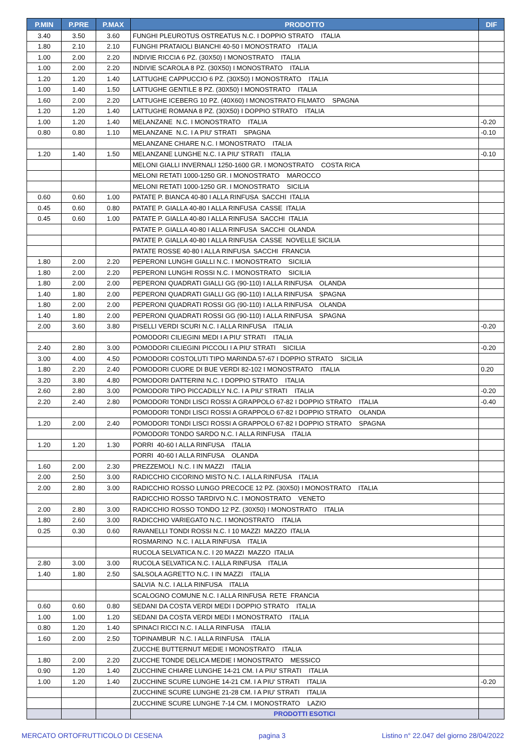| P.MIN | P.PRE | P.MAX | PRODOTTO | DIF |
| --- | --- | --- | --- | --- |
| 3.40 | 3.50 | 3.60 | FUNGHI PLEUROTUS OSTREATUS N.C. I DOPPIO STRATO ITALIA | |
| 1.80 | 2.10 | 2.10 | FUNGHI PRATAIOLI BIANCHI 40-50 I MONOSTRATO ITALIA | |
| 1.00 | 2.00 | 2.20 | INDIVIE RICCIA 6 PZ. (30X50) I MONOSTRATO ITALIA | |
| 1.00 | 2.00 | 2.20 | INDIVIE SCAROLA 8 PZ. (30X50) I MONOSTRATO ITALIA | |
| 1.20 | 1.20 | 1.40 | LATTUGHE CAPPUCCIO 6 PZ. (30X50) I MONOSTRATO ITALIA | |
| 1.00 | 1.40 | 1.50 | LATTUGHE GENTILE 8 PZ. (30X50) I MONOSTRATO ITALIA | |
| 1.60 | 2.00 | 2.20 | LATTUGHE ICEBERG 10 PZ. (40X60) I MONOSTRATO FILMATO SPAGNA | |
| 1.20 | 1.20 | 1.40 | LATTUGHE ROMANA 8 PZ. (30X50) I DOPPIO STRATO ITALIA | |
| 1.00 | 1.20 | 1.40 | MELANZANE N.C. I MONOSTRATO ITALIA | -0.20 |
| 0.80 | 0.80 | 1.10 | MELANZANE N.C. I A PIU' STRATI SPAGNA | -0.10 |
| | | | MELANZANE CHIARE N.C. I MONOSTRATO ITALIA | |
| 1.20 | 1.40 | 1.50 | MELANZANE LUNGHE N.C. I A PIU' STRATI ITALIA | -0.10 |
| | | | MELONI GIALLI INVERNALI 1250-1600 GR. I MONOSTRATO COSTA RICA | |
| | | | MELONI RETATI 1000-1250 GR. I MONOSTRATO MAROCCO | |
| | | | MELONI RETATI 1000-1250 GR. I MONOSTRATO SICILIA | |
| 0.60 | 0.60 | 1.00 | PATATE P. BIANCA 40-80 I ALLA RINFUSA SACCHI ITALIA | |
| 0.45 | 0.60 | 0.80 | PATATE P. GIALLA 40-80 I ALLA RINFUSA CASSE ITALIA | |
| 0.45 | 0.60 | 1.00 | PATATE P. GIALLA 40-80 I ALLA RINFUSA SACCHI ITALIA | |
| | | | PATATE P. GIALLA 40-80 I ALLA RINFUSA SACCHI OLANDA | |
| | | | PATATE P. GIALLA 40-80 I ALLA RINFUSA CASSE NOVELLE SICILIA | |
| | | | PATATE ROSSE 40-80 I ALLA RINFUSA SACCHI FRANCIA | |
| 1.80 | 2.00 | 2.20 | PEPERONI LUNGHI GIALLI N.C. I MONOSTRATO SICILIA | |
| 1.80 | 2.00 | 2.20 | PEPERONI LUNGHI ROSSI N.C. I MONOSTRATO SICILIA | |
| 1.80 | 2.00 | 2.00 | PEPERONI QUADRATI GIALLI GG (90-110) I ALLA RINFUSA OLANDA | |
| 1.40 | 1.80 | 2.00 | PEPERONI QUADRATI GIALLI GG (90-110) I ALLA RINFUSA SPAGNA | |
| 1.80 | 2.00 | 2.00 | PEPERONI QUADRATI ROSSI GG (90-110) I ALLA RINFUSA OLANDA | |
| 1.40 | 1.80 | 2.00 | PEPERONI QUADRATI ROSSI GG (90-110) I ALLA RINFUSA SPAGNA | |
| 2.00 | 3.60 | 3.80 | PISELLI VERDI SCURI N.C. I ALLA RINFUSA ITALIA | -0.20 |
| | | | POMODORI CILIEGINI MEDI I A PIU' STRATI ITALIA | |
| 2.40 | 2.80 | 3.00 | POMODORI CILIEGINI PICCOLI I A PIU' STRATI SICILIA | -0.20 |
| 3.00 | 4.00 | 4.50 | POMODORI COSTOLUTI TIPO MARINDA 57-67 I DOPPIO STRATO SICILIA | |
| 1.80 | 2.20 | 2.40 | POMODORI CUORE DI BUE VERDI 82-102 I MONOSTRATO ITALIA | 0.20 |
| 3.20 | 3.80 | 4.80 | POMODORI DATTERINI N.C. I DOPPIO STRATO ITALIA | |
| 2.60 | 2.80 | 3.00 | POMODORI TIPO PICCADILLY N.C. I A PIU' STRATI ITALIA | -0.20 |
| 2.20 | 2.40 | 2.80 | POMODORI TONDI LISCI ROSSI A GRAPPOLO 67-82 I DOPPIO STRATO ITALIA | -0.40 |
| | | | POMODORI TONDI LISCI ROSSI A GRAPPOLO 67-82 I DOPPIO STRATO OLANDA | |
| 1.20 | 2.00 | 2.40 | POMODORI TONDI LISCI ROSSI A GRAPPOLO 67-82 I DOPPIO STRATO SPAGNA | |
| | | | POMODORI TONDO SARDO N.C. I ALLA RINFUSA ITALIA | |
| 1.20 | 1.20 | 1.30 | PORRI 40-60 I ALLA RINFUSA ITALIA | |
| | | | PORRI 40-60 I ALLA RINFUSA OLANDA | |
| 1.60 | 2.00 | 2.30 | PREZZEMOLI N.C. I IN MAZZI ITALIA | |
| 2.00 | 2.50 | 3.00 | RADICCHIO CICORINO MISTO N.C. I ALLA RINFUSA ITALIA | |
| 2.00 | 2.80 | 3.00 | RADICCHIO ROSSO LUNGO PRECOCE 12 PZ. (30X50) I MONOSTRATO ITALIA | |
| | | | RADICCHIO ROSSO TARDIVO N.C. I MONOSTRATO VENETO | |
| 2.00 | 2.80 | 3.00 | RADICCHIO ROSSO TONDO 12 PZ. (30X50) I MONOSTRATO ITALIA | |
| 1.80 | 2.60 | 3.00 | RADICCHIO VARIEGATO N.C. I MONOSTRATO ITALIA | |
| 0.25 | 0.30 | 0.60 | RAVANELLI TONDI ROSSI N.C. I 10 MAZZI MAZZO ITALIA | |
| | | | ROSMARINO N.C. I ALLA RINFUSA ITALIA | |
| | | | RUCOLA SELVATICA N.C. I 20 MAZZI MAZZO ITALIA | |
| 2.80 | 3.00 | 3.00 | RUCOLA SELVATICA N.C. I ALLA RINFUSA ITALIA | |
| 1.40 | 1.80 | 2.50 | SALSOLA AGRETTO N.C. I IN MAZZI ITALIA | |
| | | | SALVIA N.C. I ALLA RINFUSA ITALIA | |
| | | | SCALOGNO COMUNE N.C. I ALLA RINFUSA RETE FRANCIA | |
| 0.60 | 0.60 | 0.80 | SEDANI DA COSTA VERDI MEDI I DOPPIO STRATO ITALIA | |
| 1.00 | 1.00 | 1.20 | SEDANI DA COSTA VERDI MEDI I MONOSTRATO ITALIA | |
| 0.80 | 1.20 | 1.40 | SPINACI RICCI N.C. I ALLA RINFUSA ITALIA | |
| 1.60 | 2.00 | 2.50 | TOPINAMBUR N.C. I ALLA RINFUSA ITALIA | |
| | | | ZUCCHE BUTTERNUT MEDIE I MONOSTRATO ITALIA | |
| 1.80 | 2.00 | 2.20 | ZUCCHE TONDE DELICA MEDIE I MONOSTRATO MESSICO | |
| 0.90 | 1.20 | 1.40 | ZUCCHINE CHIARE LUNGHE 14-21 CM. I A PIU' STRATI ITALIA | |
| 1.00 | 1.20 | 1.40 | ZUCCHINE SCURE LUNGHE 14-21 CM. I A PIU' STRATI ITALIA | -0.20 |
| | | | ZUCCHINE SCURE LUNGHE 21-28 CM. I A PIU' STRATI ITALIA | |
| | | | ZUCCHINE SCURE LUNGHE 7-14 CM. I MONOSTRATO LAZIO | |
| | | | PRODOTTI ESOTICI | |
MERCATO ORTOFRUTTICOLO DI CESENA pagina 3 Listino n° 22.047 del giorno 28/04/2022